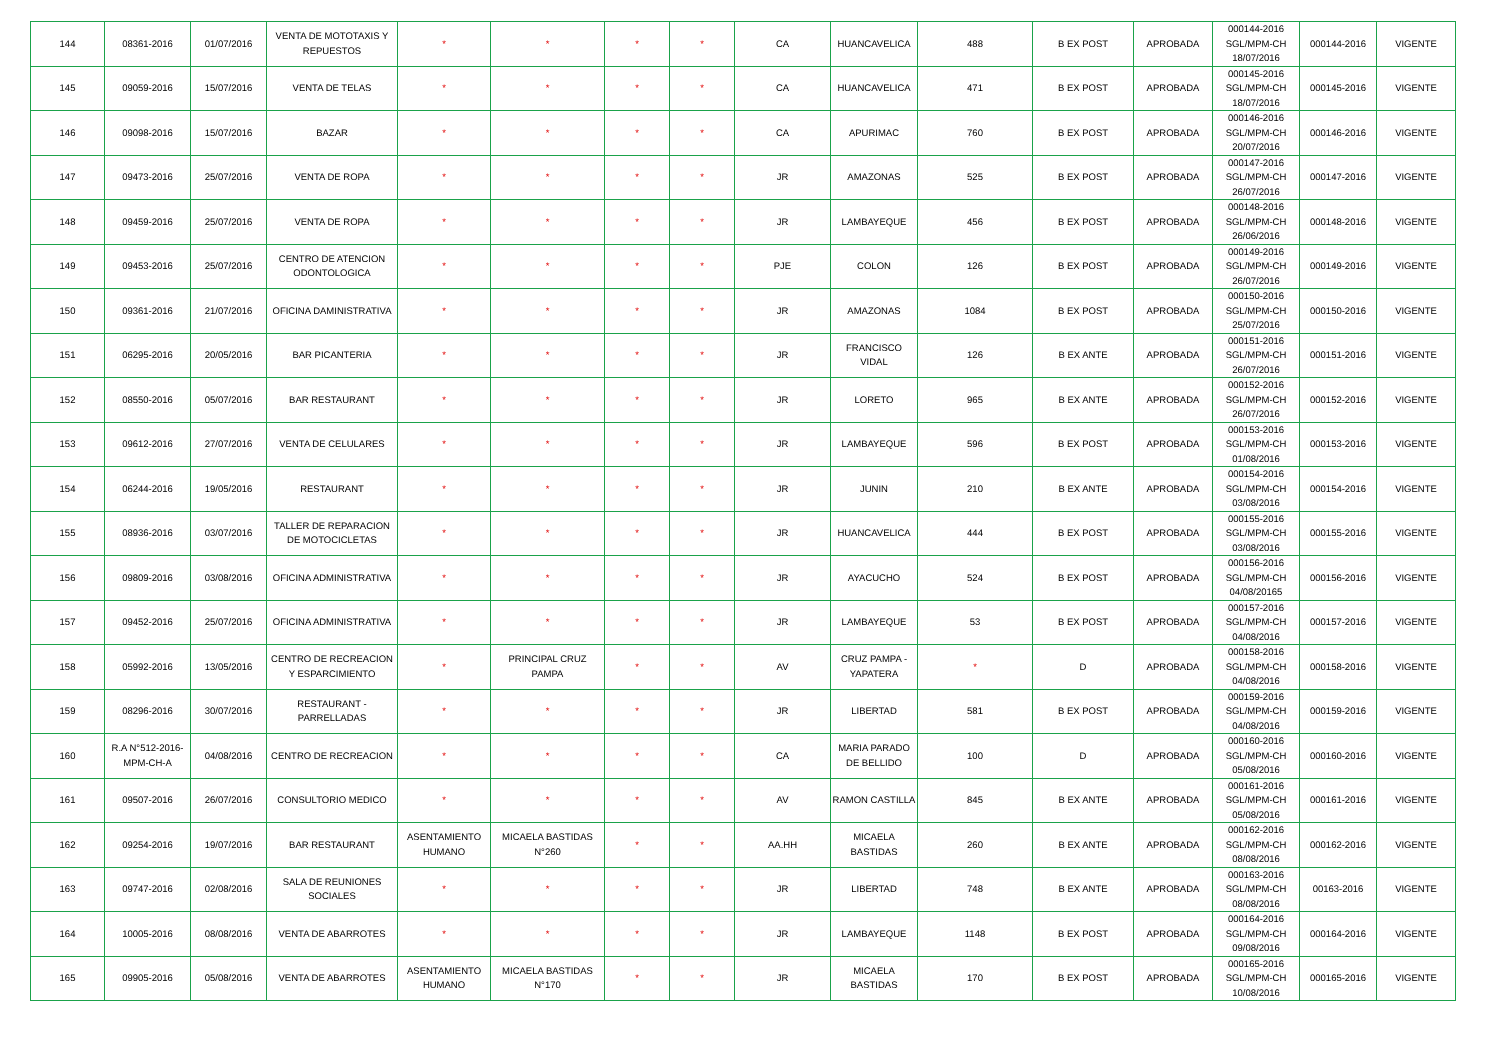| 144 | 08361-2016 | 01/07/2016 | VENTA DE MOTOTAXIS Y REPUESTOS | * | * | * | * | CA | HUANCAVELICA | 488 | B EX POST | APROBADA | 000144-2016 SGL/MPM-CH 18/07/2016 | 000144-2016 | VIGENTE |
| 145 | 09059-2016 | 15/07/2016 | VENTA DE TELAS | * | * | * | * | CA | HUANCAVELICA | 471 | B EX POST | APROBADA | 000145-2016 SGL/MPM-CH 18/07/2016 | 000145-2016 | VIGENTE |
| 146 | 09098-2016 | 15/07/2016 | BAZAR | * | * | * | * | CA | APURIMAC | 760 | B EX POST | APROBADA | 000146-2016 SGL/MPM-CH 20/07/2016 | 000146-2016 | VIGENTE |
| 147 | 09473-2016 | 25/07/2016 | VENTA DE ROPA | * | * | * | * | JR | AMAZONAS | 525 | B EX POST | APROBADA | 000147-2016 SGL/MPM-CH 26/07/2016 | 000147-2016 | VIGENTE |
| 148 | 09459-2016 | 25/07/2016 | VENTA DE ROPA | * | * | * | * | JR | LAMBAYEQUE | 456 | B EX POST | APROBADA | 000148-2016 SGL/MPM-CH 26/06/2016 | 000148-2016 | VIGENTE |
| 149 | 09453-2016 | 25/07/2016 | CENTRO DE ATENCION ODONTOLOGICA | * | * | * | * | PJE | COLON | 126 | B EX POST | APROBADA | 000149-2016 SGL/MPM-CH 26/07/2016 | 000149-2016 | VIGENTE |
| 150 | 09361-2016 | 21/07/2016 | OFICINA DAMINISTRATIVA | * | * | * | * | JR | AMAZONAS | 1084 | B EX POST | APROBADA | 000150-2016 SGL/MPM-CH 25/07/2016 | 000150-2016 | VIGENTE |
| 151 | 06295-2016 | 20/05/2016 | BAR PICANTERIA | * | * | * | * | JR | FRANCISCO VIDAL | 126 | B EX ANTE | APROBADA | 000151-2016 SGL/MPM-CH 26/07/2016 | 000151-2016 | VIGENTE |
| 152 | 08550-2016 | 05/07/2016 | BAR RESTAURANT | * | * | * | * | JR | LORETO | 965 | B EX ANTE | APROBADA | 000152-2016 SGL/MPM-CH 26/07/2016 | 000152-2016 | VIGENTE |
| 153 | 09612-2016 | 27/07/2016 | VENTA DE CELULARES | * | * | * | * | JR | LAMBAYEQUE | 596 | B EX POST | APROBADA | 000153-2016 SGL/MPM-CH 01/08/2016 | 000153-2016 | VIGENTE |
| 154 | 06244-2016 | 19/05/2016 | RESTAURANT | * | * | * | * | JR | JUNIN | 210 | B EX ANTE | APROBADA | 000154-2016 SGL/MPM-CH 03/08/2016 | 000154-2016 | VIGENTE |
| 155 | 08936-2016 | 03/07/2016 | TALLER DE REPARACION DE MOTOCICLETAS | * | * | * | * | JR | HUANCAVELICA | 444 | B EX POST | APROBADA | 000155-2016 SGL/MPM-CH 03/08/2016 | 000155-2016 | VIGENTE |
| 156 | 09809-2016 | 03/08/2016 | OFICINA ADMINISTRATIVA | * | * | * | * | JR | AYACUCHO | 524 | B EX POST | APROBADA | 000156-2016 SGL/MPM-CH 04/08/20165 | 000156-2016 | VIGENTE |
| 157 | 09452-2016 | 25/07/2016 | OFICINA ADMINISTRATIVA | * | * | * | * | JR | LAMBAYEQUE | 53 | B EX POST | APROBADA | 000157-2016 SGL/MPM-CH 04/08/2016 | 000157-2016 | VIGENTE |
| 158 | 05992-2016 | 13/05/2016 | CENTRO DE RECREACION Y ESPARCIMIENTO | * | PRINCIPAL CRUZ PAMPA | * | * | AV | CRUZ PAMPA - YAPATERA | * | D | APROBADA | 000158-2016 SGL/MPM-CH 04/08/2016 | 000158-2016 | VIGENTE |
| 159 | 08296-2016 | 30/07/2016 | RESTAURANT - PARRELLADAS | * | * | * | * | JR | LIBERTAD | 581 | B EX POST | APROBADA | 000159-2016 SGL/MPM-CH 04/08/2016 | 000159-2016 | VIGENTE |
| 160 | R.A N°512-2016-MPM-CH-A | 04/08/2016 | CENTRO DE RECREACION | * | * | * | * | CA | MARIA PARADO DE BELLIDO | 100 | D | APROBADA | 000160-2016 SGL/MPM-CH 05/08/2016 | 000160-2016 | VIGENTE |
| 161 | 09507-2016 | 26/07/2016 | CONSULTORIO MEDICO | * | * | * | * | AV | RAMON CASTILLA | 845 | B EX ANTE | APROBADA | 000161-2016 SGL/MPM-CH 05/08/2016 | 000161-2016 | VIGENTE |
| 162 | 09254-2016 | 19/07/2016 | BAR RESTAURANT | ASENTAMIENTO HUMANO | MICAELA BASTIDAS N°260 | * | * | AA.HH | MICAELA BASTIDAS | 260 | B EX ANTE | APROBADA | 000162-2016 SGL/MPM-CH 08/08/2016 | 000162-2016 | VIGENTE |
| 163 | 09747-2016 | 02/08/2016 | SALA DE REUNIONES SOCIALES | * | * | * | * | JR | LIBERTAD | 748 | B EX ANTE | APROBADA | 000163-2016 SGL/MPM-CH 08/08/2016 | 00163-2016 | VIGENTE |
| 164 | 10005-2016 | 08/08/2016 | VENTA DE ABARROTES | * | * | * | * | JR | LAMBAYEQUE | 1148 | B EX POST | APROBADA | 000164-2016 SGL/MPM-CH 09/08/2016 | 000164-2016 | VIGENTE |
| 165 | 09905-2016 | 05/08/2016 | VENTA DE ABARROTES | ASENTAMIENTO HUMANO | MICAELA BASTIDAS N°170 | * | * | JR | MICAELA BASTIDAS | 170 | B EX POST | APROBADA | 000165-2016 SGL/MPM-CH 10/08/2016 | 000165-2016 | VIGENTE |